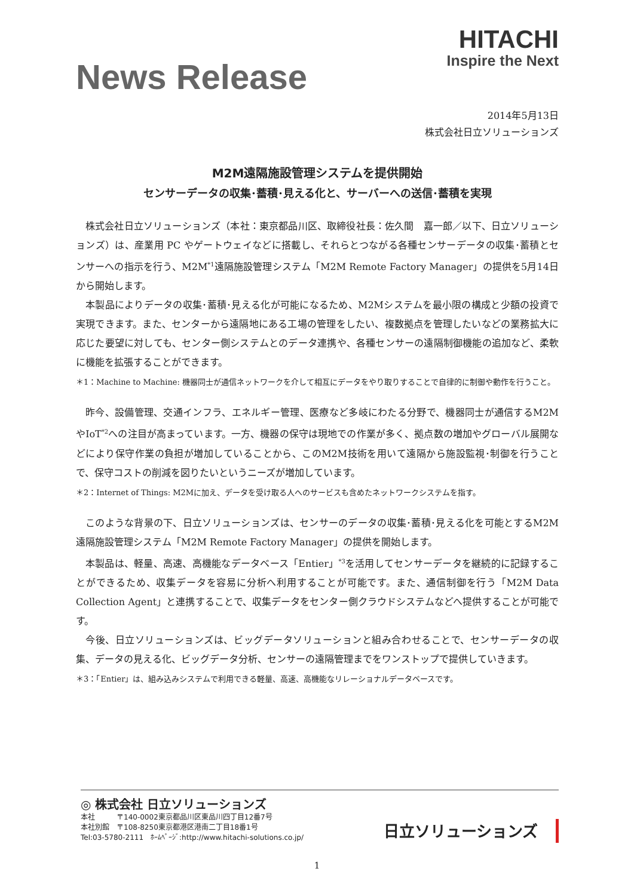News Release
HITACHI
Inspire the Next
2014年5月13日
株式会社日立ソリューションズ
M2M遠隔施設管理システムを提供開始
センサーデータの収集･蓄積･見える化と、サーバーへの送信･蓄積を実現
株式会社日立ソリューションズ（本社：東京都品川区、取締役社長：佐久間　嘉一郎／以下、日立ソリューションズ）は、産業用 PC やゲートウェイなどに搭載し、それらとつながる各種センサーデータの収集･蓄積とセンサーへの指示を行う、M2M<sup>*1</sup>遠隔施設管理システム「M2M Remote Factory Manager」の提供を5月14日から開始します。
本製品によりデータの収集･蓄積･見える化が可能になるため、M2Mシステムを最小限の構成と少額の投資で実現できます。また、センターから遠隔地にある工場の管理をしたい、複数拠点を管理したいなどの業務拡大に応じた要望に対しても、センター側システムとのデータ連携や、各種センサーの遠隔制御機能の追加など、柔軟に機能を拡張することができます。
＊1：Machine to Machine: 機器同士が通信ネットワークを介して相互にデータをやり取りすることで自律的に制御や動作を行うこと。
昨今、設備管理、交通インフラ、エネルギー管理、医療など多岐にわたる分野で、機器同士が通信するM2MやIoT<sup>*2</sup>への注目が高まっています。一方、機器の保守は現地での作業が多く、拠点数の増加やグローバル展開などにより保守作業の負担が増加していることから、このM2M技術を用いて遠隔から施設監視･制御を行うことで、保守コストの削減を図りたいというニーズが増加しています。
＊2：Internet of Things: M2Mに加え、データを受け取る人へのサービスも含めたネットワークシステムを指す。
このような背景の下、日立ソリューションズは、センサーのデータの収集･蓄積･見える化を可能とするM2M遠隔施設管理システム「M2M Remote Factory Manager」の提供を開始します。
本製品は、軽量、高速、高機能なデータベース「Entier」<sup>*3</sup>を活用してセンサーデータを継続的に記録することができるため、収集データを容易に分析へ利用することが可能です。また、通信制御を行う「M2M Data Collection Agent」と連携することで、収集データをセンター側クラウドシステムなどへ提供することが可能です。
今後、日立ソリューションズは、ビッグデータソリューションと組み合わせることで、センサーデータの収集、データの見える化、ビッグデータ分析、センサーの遠隔管理までをワンストップで提供していきます。
＊3：「Entier」は、組み込みシステムで利用できる軽量、高速、高機能なリレーショナルデータベースです。
◎ 株式会社 日立ソリューションズ
本社　　　〒140-0002東京都品川区東品川四丁目12番7号
本社別館　〒108-8250東京都港区港南二丁目18番1号
Tel:03-5780-2111　ﾎｰﾑﾍﾟｰｼﾞ:http://www.hitachi-solutions.co.jp/
日立ソリューションズ
1